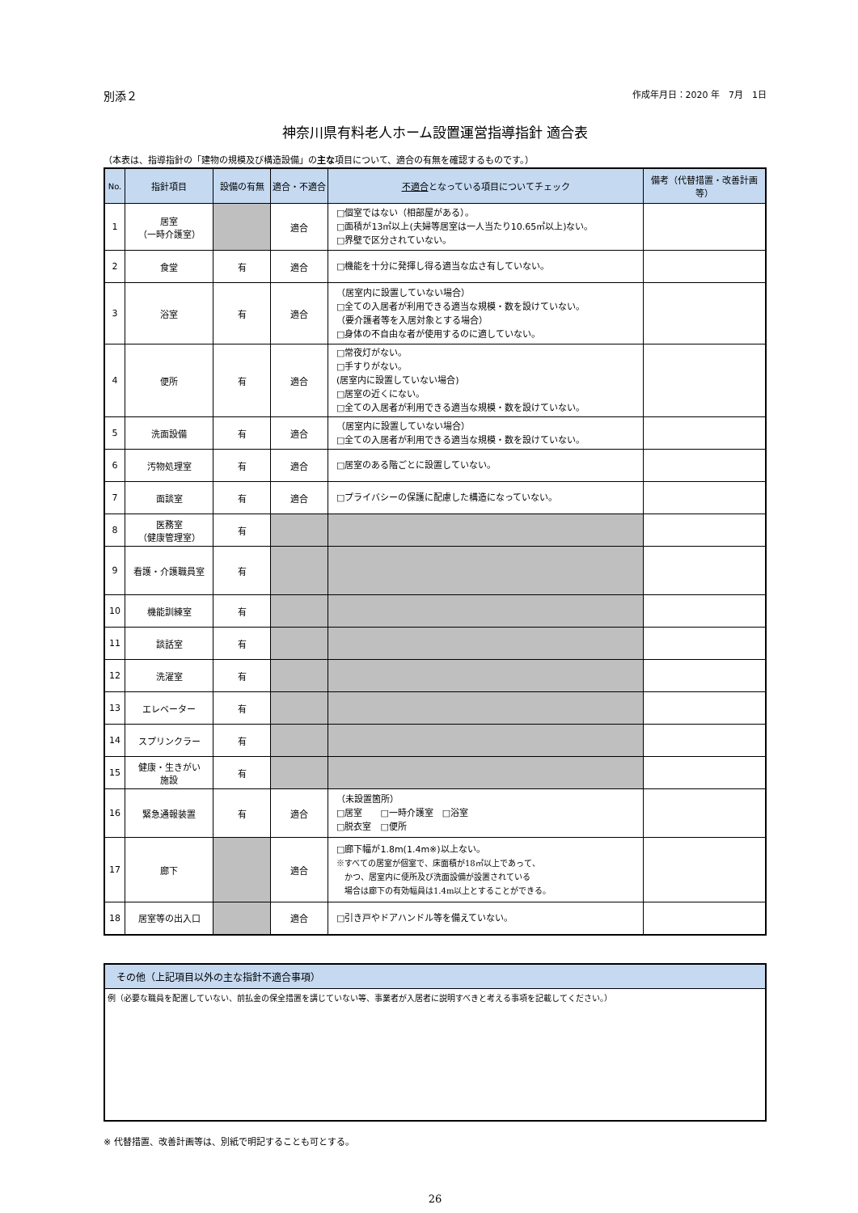別添２ 作成年月日：2020 年　7月　1日
神奈川県有料老人ホーム設置運営指導指針 適合表
（本表は、指導指針の「建物の規模及び構造設備」の主な項目について、適合の有無を確認するものです。）
| No. | 指針項目 | 設備の有無 | 適合・不適合 | 不適合 となっている項目についてチェック | 備考（代替措置・改善計画等） |
| --- | --- | --- | --- | --- | --- |
| 1 | 居室 （一時介護室） | | 適合 | □個室ではない（相部屋がある）。 □面積が13㎡以上(夫婦等居室は一人当たり10.65㎡以上)ない。 □界壁で区分されていない。 | |
| 2 | 食堂 | 有 | 適合 | □機能を十分に発揮し得る適当な広さ有していない。 | |
| 3 | 浴室 | 有 | 適合 | （居室内に設置していない場合） □全ての入居者が利用できる適当な規模・数を設けていない。 （要介護者等を入居対象とする場合） □身体の不自由な者が使用するのに適していない。 | |
| 4 | 便所 | 有 | 適合 | □常夜灯がない。 □手すりがない。 (居室内に設置していない場合) □居室の近くにない。 □全ての入居者が利用できる適当な規模・数を設けていない。 | |
| 5 | 洗面設備 | 有 | 適合 | （居室内に設置していない場合） □全ての入居者が利用できる適当な規模・数を設けていない。 | |
| 6 | 汚物処理室 | 有 | 適合 | □居室のある階ごとに設置していない。 | |
| 7 | 面談室 | 有 | 適合 | □プライバシーの保護に配慮した構造になっていない。 | |
| 8 | 医務室 （健康管理室） | 有 | | | |
| 9 | 看護・介護職員室 | 有 | | | |
| 10 | 機能訓練室 | 有 | | | |
| 11 | 談話室 | 有 | | | |
| 12 | 洗濯室 | 有 | | | |
| 13 | エレベーター | 有 | | | |
| 14 | スプリンクラー | 有 | | | |
| 15 | 健康・生きがい 施設 | 有 | | | |
| 16 | 緊急通報装置 | 有 | 適合 | （未設置箇所） □居室 □一時介護室 □浴室 □脱衣室 □便所 | |
| 17 | 廊下 | | 適合 | □廊下幅が1.8m(1.4m※)以上ない。 ※すべての居室が個室で、床面積が18㎡以上であって、 かつ、居室内に便所及び洗面設備が設置されている 場合は廊下の有効幅員は1.4m以上とすることができる。 | |
| 18 | 居室等の出入口 | | 適合 | □引き戸やドアハンドル等を備えていない。 | |
その他（上記項目以外の主な指針不適合事項）
例（必要な職員を配置していない、前払金の保全措置を講じていない等、事業者が入居者に説明すべきと考える事項を記載してください。）
※ 代替措置、改善計画等は、別紙で明記することも可とする。
26